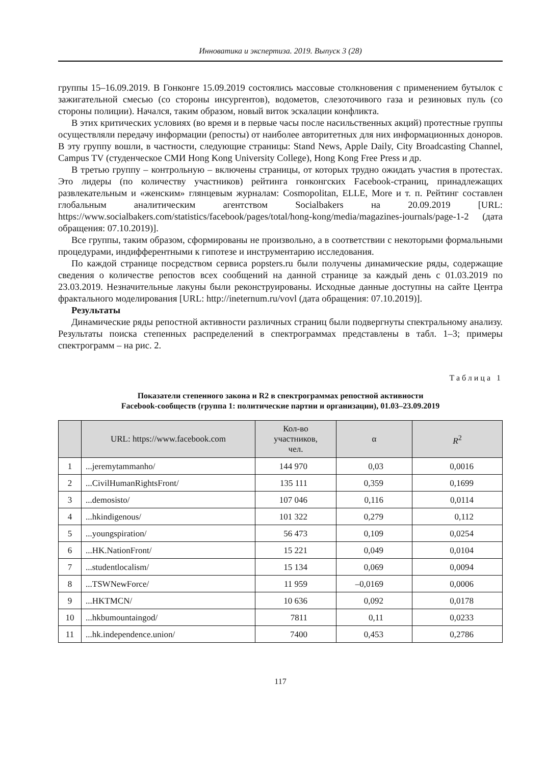Инноватика и экспертиза. 2019. Выпуск 3 (28)
группы 15–16.09.2019. В Гонконге 15.09.2019 состоялись массовые столкновения с применением бутылок с зажигательной смесью (со стороны инсургентов), водометов, слезоточивого газа и резиновых пуль (со стороны полиции). Начался, таким образом, новый виток эскалации конфликта.
В этих критических условиях (во время и в первые часы после насильственных акций) протестные группы осуществляли передачу информации (репосты) от наиболее авторитетных для них информационных доноров. В эту группу вошли, в частности, следующие страницы: Stand News, Apple Daily, City Broadcasting Channel, Campus TV (студенческое СМИ Hong Kong University College), Hong Kong Free Press и др.
В третью группу – контрольную – включены страницы, от которых трудно ожидать участия в протестах. Это лидеры (по количеству участников) рейтинга гонконгских Facebook-страниц, принадлежащих развлекательным и «женским» глянцевым журналам: Cosmopolitan, ELLE, More и т. п. Рейтинг составлен глобальным аналитическим агентством Socialbakers на 20.09.2019 [URL: https://www.socialbakers.com/statistics/facebook/pages/total/hong-kong/media/magazines-journals/page-1-2 (дата обращения: 07.10.2019)].
Все группы, таким образом, сформированы не произвольно, а в соответствии с некоторыми формальными процедурами, индифферентными к гипотезе и инструментарию исследования.
По каждой странице посредством сервиса popsters.ru были получены динамические ряды, содержащие сведения о количестве репостов всех сообщений на данной странице за каждый день с 01.03.2019 по 23.03.2019. Незначительные лакуны были реконструированы. Исходные данные доступны на сайте Центра фрактального моделирования [URL: http://ineternum.ru/vovl (дата обращения: 07.10.2019)].
Результаты
Динамические ряды репостной активности различных страниц были подвергнуты спектральному анализу. Результаты поиска степенных распределений в спектрограммах представлены в табл. 1–3; примеры спектрограмм – на рис. 2.
Таблица 1
Показатели степенного закона и R2 в спектрограммах репостной активности
Facebook-сообществ (группа 1: политические партии и организации), 01.03–23.09.2019
| | URL: https://www.facebook.com | Кол-во участников, чел. | α | R<sup>2</sup> |
| --- | --- | --- | --- | --- |
| 1 | ...jeremytammanho/ | 144 970 | 0,03 | 0,0016 |
| 2 | ...CivilHumanRightsFront/ | 135 111 | 0,359 | 0,1699 |
| 3 | ...demosisto/ | 107 046 | 0,116 | 0,0114 |
| 4 | ...hkindigenous/ | 101 322 | 0,279 | 0,112 |
| 5 | ...youngspiration/ | 56 473 | 0,109 | 0,0254 |
| 6 | ...HK.NationFront/ | 15 221 | 0,049 | 0,0104 |
| 7 | ...studentlocalism/ | 15 134 | 0,069 | 0,0094 |
| 8 | ...TSWNewForce/ | 11 959 | –0,0169 | 0,0006 |
| 9 | ...HKTMCN/ | 10 636 | 0,092 | 0,0178 |
| 10 | ...hkbumountaingod/ | 7811 | 0,11 | 0,0233 |
| 11 | ...hk.independence.union/ | 7400 | 0,453 | 0,2786 |
117